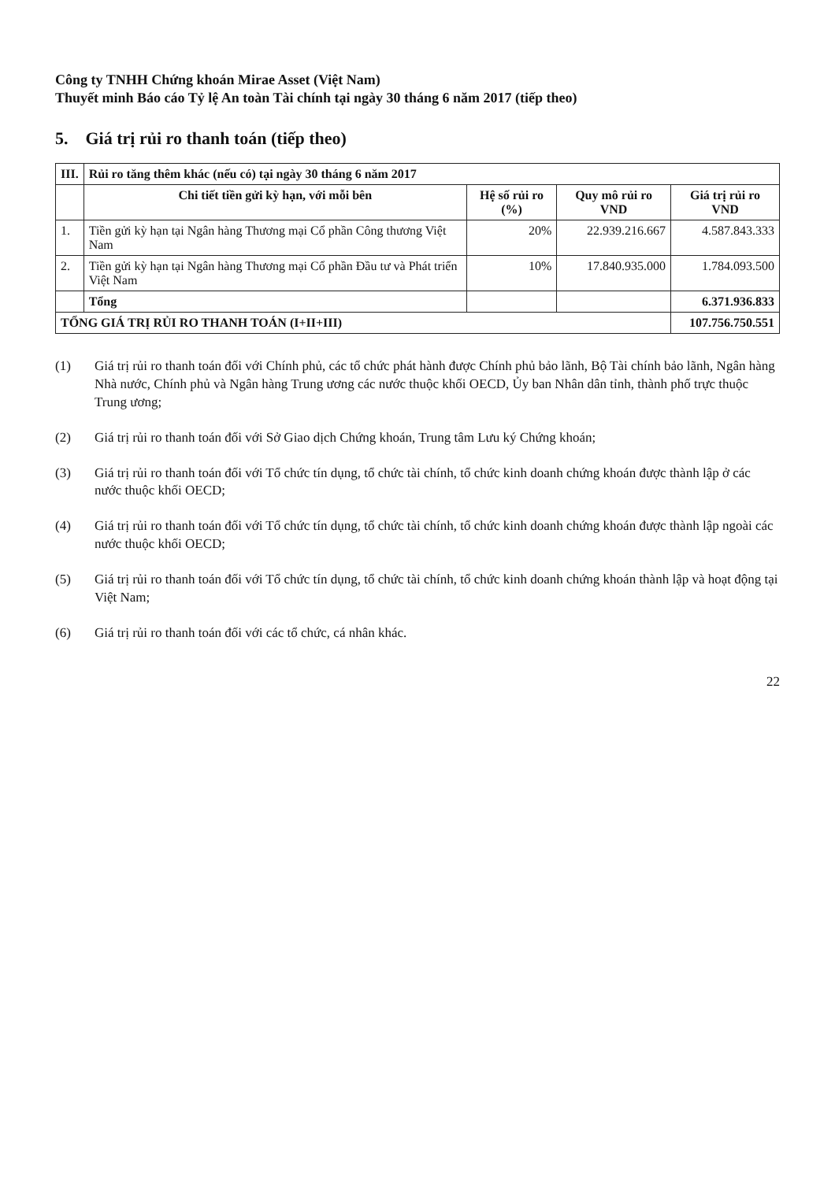Công ty TNHH Chứng khoán Mirae Asset (Việt Nam)
Thuyết minh Báo cáo Tỷ lệ An toàn Tài chính tại ngày 30 tháng 6 năm 2017 (tiếp theo)
5. Giá trị rủi ro thanh toán (tiếp theo)
| III. | Rủi ro tăng thêm khác (nếu có) tại ngày 30 tháng 6 năm 2017 | | | |
| | Chi tiết tiền gửi kỳ hạn, với mỗi bên | Hệ số rủi ro (%) | Quy mô rủi ro VND | Giá trị rủi ro VND |
| 1. | Tiền gửi kỳ hạn tại Ngân hàng Thương mại Cổ phần Công thương Việt Nam | 20% | 22.939.216.667 | 4.587.843.333 |
| 2. | Tiền gửi kỳ hạn tại Ngân hàng Thương mại Cổ phần Đầu tư và Phát triển Việt Nam | 10% | 17.840.935.000 | 1.784.093.500 |
| | Tổng | | | 6.371.936.833 |
| TỔNG GIÁ TRỊ RỦI RO THANH TOÁN (I+II+III) | | | | 107.756.750.551 |
(1) Giá trị rủi ro thanh toán đối với Chính phủ, các tổ chức phát hành được Chính phủ bảo lãnh, Bộ Tài chính bảo lãnh, Ngân hàng Nhà nước, Chính phủ và Ngân hàng Trung ương các nước thuộc khối OECD, Ủy ban Nhân dân tỉnh, thành phố trực thuộc Trung ương;
(2) Giá trị rủi ro thanh toán đối với Sở Giao dịch Chứng khoán, Trung tâm Lưu ký Chứng khoán;
(3) Giá trị rủi ro thanh toán đối với Tổ chức tín dụng, tổ chức tài chính, tổ chức kinh doanh chứng khoán được thành lập ở các nước thuộc khối OECD;
(4) Giá trị rủi ro thanh toán đối với Tổ chức tín dụng, tổ chức tài chính, tổ chức kinh doanh chứng khoán được thành lập ngoài các nước thuộc khối OECD;
(5) Giá trị rủi ro thanh toán đối với Tổ chức tín dụng, tổ chức tài chính, tổ chức kinh doanh chứng khoán thành lập và hoạt động tại Việt Nam;
(6) Giá trị rủi ro thanh toán đối với các tổ chức, cá nhân khác.
22